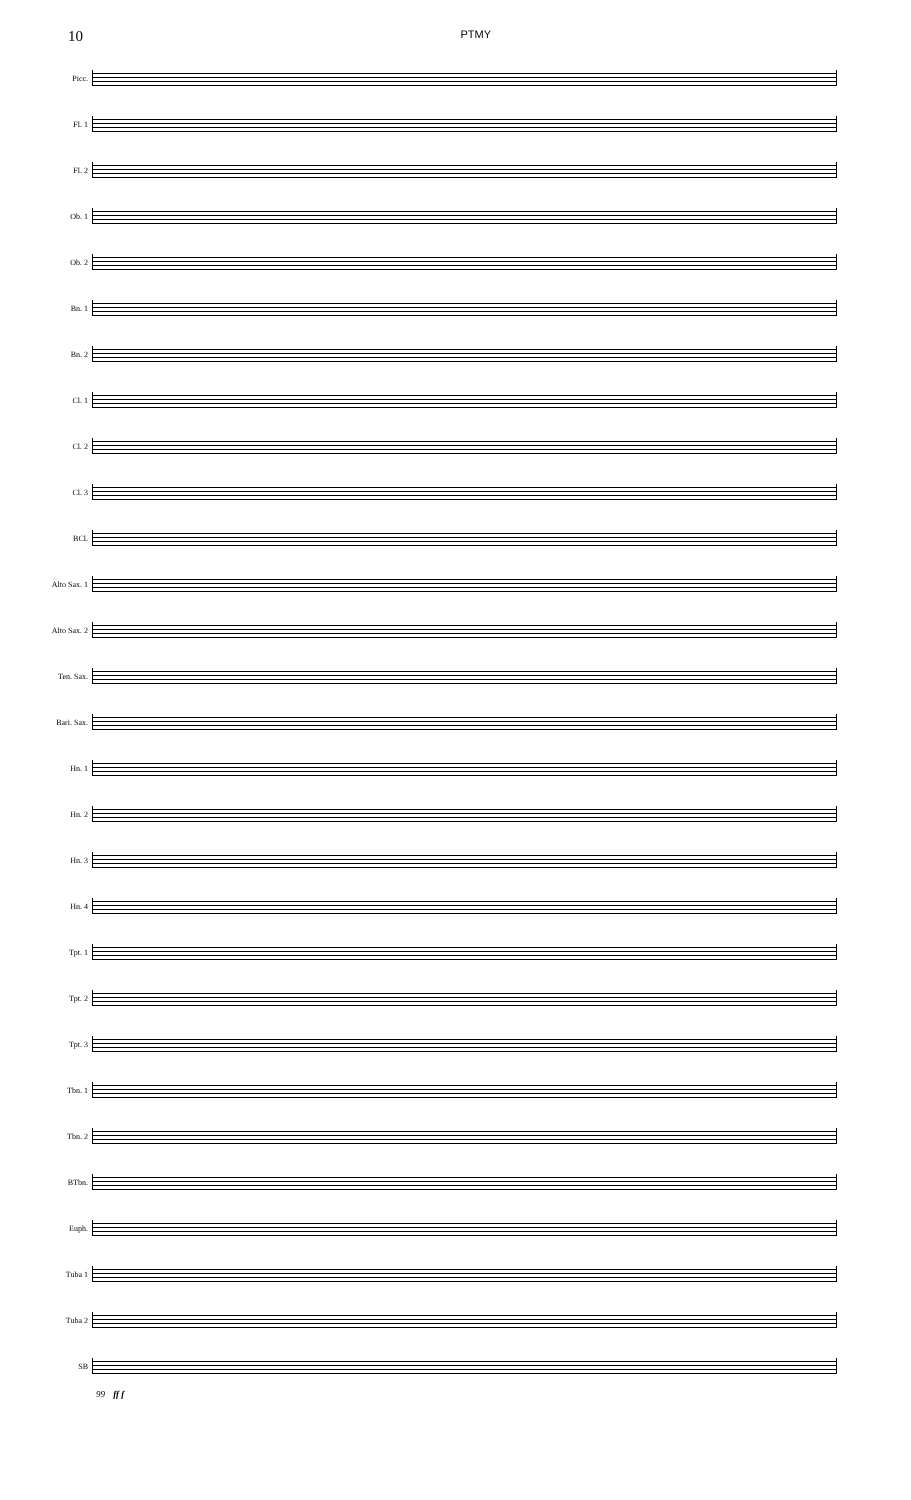10 PTMY
Picc.
Fl. 1
Fl. 2
Ob. 1
Ob. 2
Bn. 1
Bn. 2
Cl. 1
Cl. 2
Cl. 3
BCl.
Alto Sax. 1
Alto Sax. 2
Ten. Sax.
Bari. Sax.
Hn. 1
Hn. 2
Hn. 3
Hn. 4
Tpt. 1
Tpt. 2
Tpt. 3
Tbn. 1
Tbn. 2
BTbn.
Euph.
Tuba 1
Tuba 2
SB
99 ff f